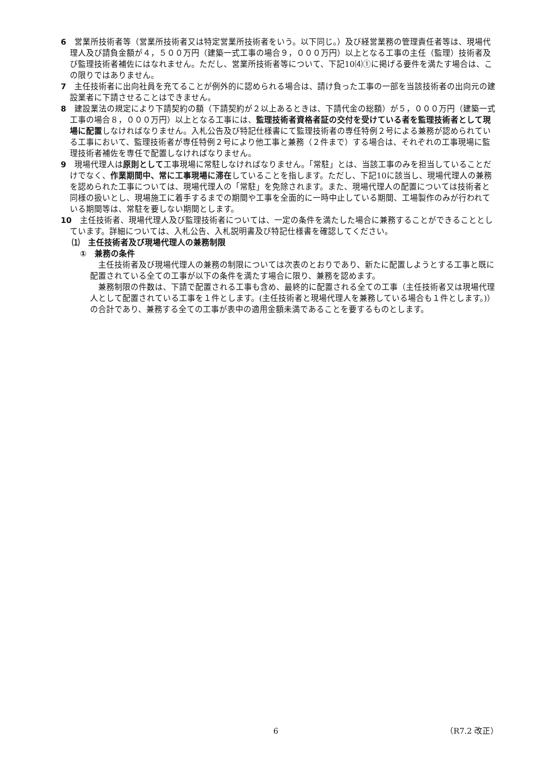6　営業所技術者等（営業所技術者又は特定営業所技術者をいう。以下同じ。）及び経営業務の管理責任者等は、現場代理人及び請負金額が４，５００万円（建築一式工事の場合９，０００万円）以上となる工事の主任（監理）技術者及び監理技術者補佐にはなれません。ただし、営業所技術者等について、下記10⑷①に掲げる要件を満たす場合は、この限りではありません。
7　主任技術者に出向社員を充てることが例外的に認められる場合は、請け負った工事の一部を当該技術者の出向元の建設業者に下請させることはできません。
8　建設業法の規定により下請契約の額（下請契約が２以上あるときは、下請代金の総額）が５，０００万円（建築一式工事の場合８，０００万円）以上となる工事には、監理技術者資格者証の交付を受けている者を監理技術者として現場に配置しなければなりません。入札公告及び特記仕様書にて監理技術者の専任特例２号による兼務が認められている工事において、監理技術者が専任特例２号により他工事と兼務（２件まで）する場合は、それぞれの工事現場に監理技術者補佐を専任で配置しなければなりません。
9　現場代理人は原則として工事現場に常駐しなければなりません。「常駐」とは、当該工事のみを担当していることだけでなく、作業期間中、常に工事現場に滞在していることを指します。ただし、下記10に該当し、現場代理人の兼務を認められた工事については、現場代理人の「常駐」を免除されます。また、現場代理人の配置については技術者と同様の扱いとし、現場施工に着手するまでの期間や工事を全面的に一時中止している期間、工場製作のみが行われている期間等は、常駐を要しない期間とします。
10　主任技術者、現場代理人及び監理技術者については、一定の条件を満たした場合に兼務することができることとしています。詳細については、入札公告、入札説明書及び特記仕様書を確認してください。
⑴　主任技術者及び現場代理人の兼務制限
①　兼務の条件
主任技術者及び現場代理人の兼務の制限については次表のとおりであり、新たに配置しようとする工事と既に配置されている全ての工事が以下の条件を満たす場合に限り、兼務を認めます。
兼務制限の件数は、下請で配置される工事も含め、最終的に配置される全ての工事（主任技術者又は現場代理人として配置されている工事を１件とします。(主任技術者と現場代理人を兼務している場合も１件とします。)）の合計であり、兼務する全ての工事が表中の適用金額未満であることを要するものとします。
6 （R7.2 改正）